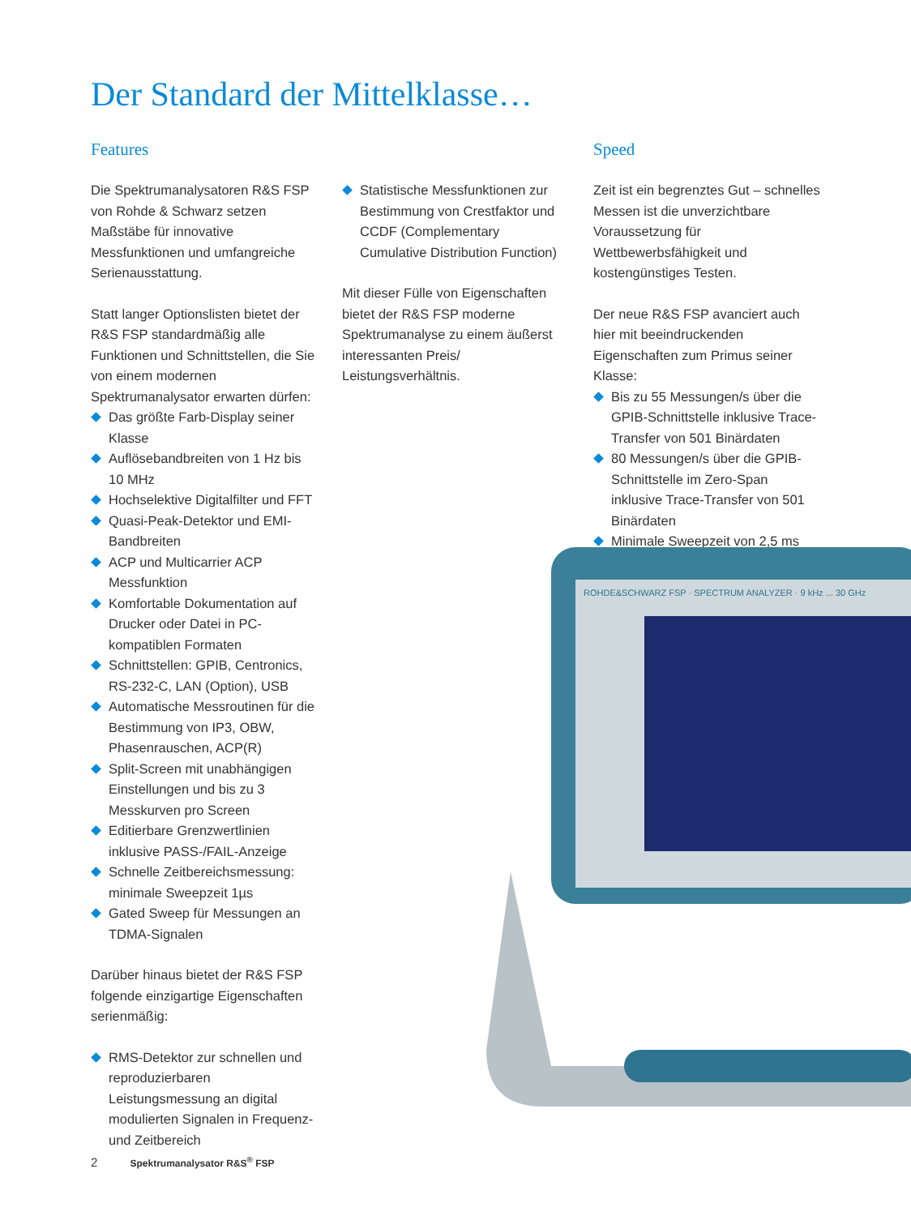Der Standard der Mittelklasse…
Features
Die Spektrumanalysatoren R&S FSP von Rohde & Schwarz setzen Maßstäbe für innovative Messfunktionen und umfangreiche Serienausstattung.
Statt langer Optionslisten bietet der R&S FSP standardmäßig alle Funktionen und Schnittstellen, die Sie von einem modernen Spektrumanalysator erwarten dürfen:
Das größte Farb-Display seiner Klasse
Auflösebandbreiten von 1 Hz bis 10 MHz
Hochselektive Digitalfilter und FFT
Quasi-Peak-Detektor und EMI-Bandbreiten
ACP und Multicarrier ACP Messfunktion
Komfortable Dokumentation auf Drucker oder Datei in PC-kompatiblen Formaten
Schnittstellen: GPIB, Centronics, RS-232-C, LAN (Option), USB
Automatische Messroutinen für die Bestimmung von IP3, OBW, Phasenrauschen, ACP(R)
Split-Screen mit unabhängigen Einstellungen und bis zu 3 Messkurven pro Screen
Editierbare Grenzwertlinien inklusive PASS-/FAIL-Anzeige
Schnelle Zeitbereichsmessung: minimale Sweepzeit 1µs
Gated Sweep für Messungen an TDMA-Signalen
Darüber hinaus bietet der R&S FSP folgende einzigartige Eigenschaften serienmäßig:
RMS-Detektor zur schnellen und reproduzierbaren Leistungsmessung an digital modulierten Signalen in Frequenz- und Zeitbereich
Statistische Messfunktionen zur Bestimmung von Crestfaktor und CCDF (Complementary Cumulative Distribution Function)
Mit dieser Fülle von Eigenschaften bietet der R&S FSP moderne Spektrumanalyse zu einem äußerst interessanten Preis/ Leistungsverhältnis.
Speed
Zeit ist ein begrenztes Gut – schnelles Messen ist die unverzichtbare Voraussetzung für Wettbewerbsfähigkeit und kostengünstiges Testen.
Der neue R&S FSP avanciert auch hier mit beeindruckenden Eigenschaften zum Primus seiner Klasse:
Bis zu 55 Messungen/s über die GPIB-Schnittstelle inklusive Trace-Transfer von 501 Binärdaten
80 Messungen/s über die GPIB-Schnittstelle im Zero-Span inklusive Trace-Transfer von 501 Binärdaten
Minimale Sweepzeit von 2,5 ms
ROHDE&SCHWARZ FSP · SPECTRUM ANALYZER · 9 kHz ... 30 GHz
2 Spektrumanalysator R&S<sup>®</sup> FSP